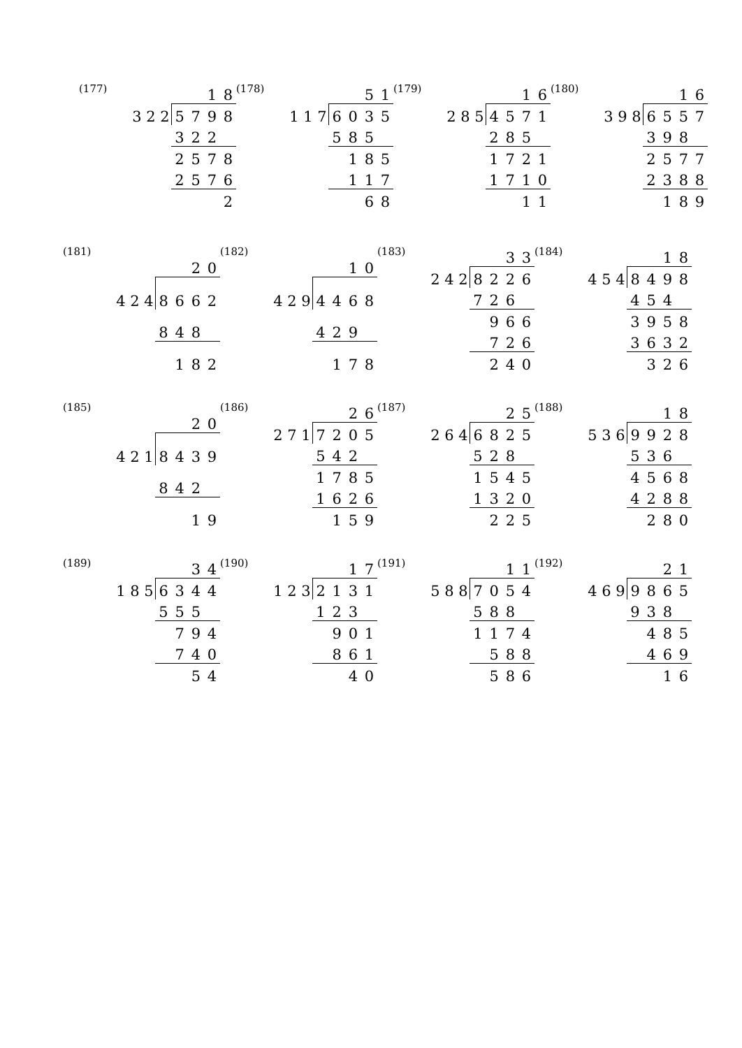| (177) | | | 1 | 8 |
| 3 2 2 | 5 | 7 | 9 | 8 |
| | 3 | 2 | 2 | |
| | 2 | 5 | 7 | 8 |
| | 2 | 5 | 7 | 6 |
| | | | | 2 |
| (178) | | | 5 | 1 |
| 1 1 7 | 6 | 0 | 3 | 5 |
| | 5 | 8 | 5 | |
| | | 1 | 8 | 5 |
| | | 1 | 1 | 7 |
| | | | 6 | 8 |
| (179) | | | 1 | 6 |
| 2 8 5 | 4 | 5 | 7 | 1 |
| | 2 | 8 | 5 | |
| | 1 | 7 | 2 | 1 |
| | 1 | 7 | 1 | 0 |
| | | | 1 | 1 |
| (180) | | | 1 | 6 |
| 3 9 8 | 6 | 5 | 5 | 7 |
| | 3 | 9 | 8 | |
| | 2 | 5 | 7 | 7 |
| | 2 | 3 | 8 | 8 |
| | | 1 | 8 | 9 |
| (181) | | | 2 | 0 |
| 4 2 4 | 8 | 6 | 6 | 2 |
| | 8 | 4 | 8 | |
| | | 1 | 8 | 2 |
| (182) | | | 1 | 0 |
| 4 2 9 | 4 | 4 | 6 | 8 |
| | 4 | 2 | 9 | |
| | | 1 | 7 | 8 |
| (183) | | | 3 | 3 |
| 2 4 2 | 8 | 2 | 2 | 6 |
| | 7 | 2 | 6 | |
| | | 9 | 6 | 6 |
| | | 7 | 2 | 6 |
| | | 2 | 4 | 0 |
| (184) | | | 1 | 8 |
| 4 5 4 | 8 | 4 | 9 | 8 |
| | 4 | 5 | 4 | |
| | 3 | 9 | 5 | 8 |
| | 3 | 6 | 3 | 2 |
| | | 3 | 2 | 6 |
| (185) | | | 2 | 0 |
| 4 2 1 | 8 | 4 | 3 | 9 |
| | 8 | 4 | 2 | |
| | | | 1 | 9 |
| (186) | | | 2 | 6 |
| 2 7 1 | 7 | 2 | 0 | 5 |
| | 5 | 4 | 2 | |
| | 1 | 7 | 8 | 5 |
| | 1 | 6 | 2 | 6 |
| | | 1 | 5 | 9 |
| (187) | | | 2 | 5 |
| 2 6 4 | 6 | 8 | 2 | 5 |
| | 5 | 2 | 8 | |
| | 1 | 5 | 4 | 5 |
| | 1 | 3 | 2 | 0 |
| | | 2 | 2 | 5 |
| (188) | | | 1 | 8 |
| 5 3 6 | 9 | 9 | 2 | 8 |
| | 5 | 3 | 6 | |
| | 4 | 5 | 6 | 8 |
| | 4 | 2 | 8 | 8 |
| | | 2 | 8 | 0 |
| (189) | | | 3 | 4 |
| 1 8 5 | 6 | 3 | 4 | 4 |
| | 5 | 5 | 5 | |
| | | 7 | 9 | 4 |
| | | 7 | 4 | 0 |
| | | | 5 | 4 |
| (190) | | | 1 | 7 |
| 1 2 3 | 2 | 1 | 3 | 1 |
| | 1 | 2 | 3 | |
| | | 9 | 0 | 1 |
| | | 8 | 6 | 1 |
| | | | 4 | 0 |
| (191) | | | 1 | 1 |
| 5 8 8 | 7 | 0 | 5 | 4 |
| | 5 | 8 | 8 | |
| | 1 | 1 | 7 | 4 |
| | | 5 | 8 | 8 |
| | | 5 | 8 | 6 |
| (192) | | | 2 | 1 |
| 4 6 9 | 9 | 8 | 6 | 5 |
| | 9 | 3 | 8 | |
| | | 4 | 8 | 5 |
| | | 4 | 6 | 9 |
| | | | 1 | 6 |